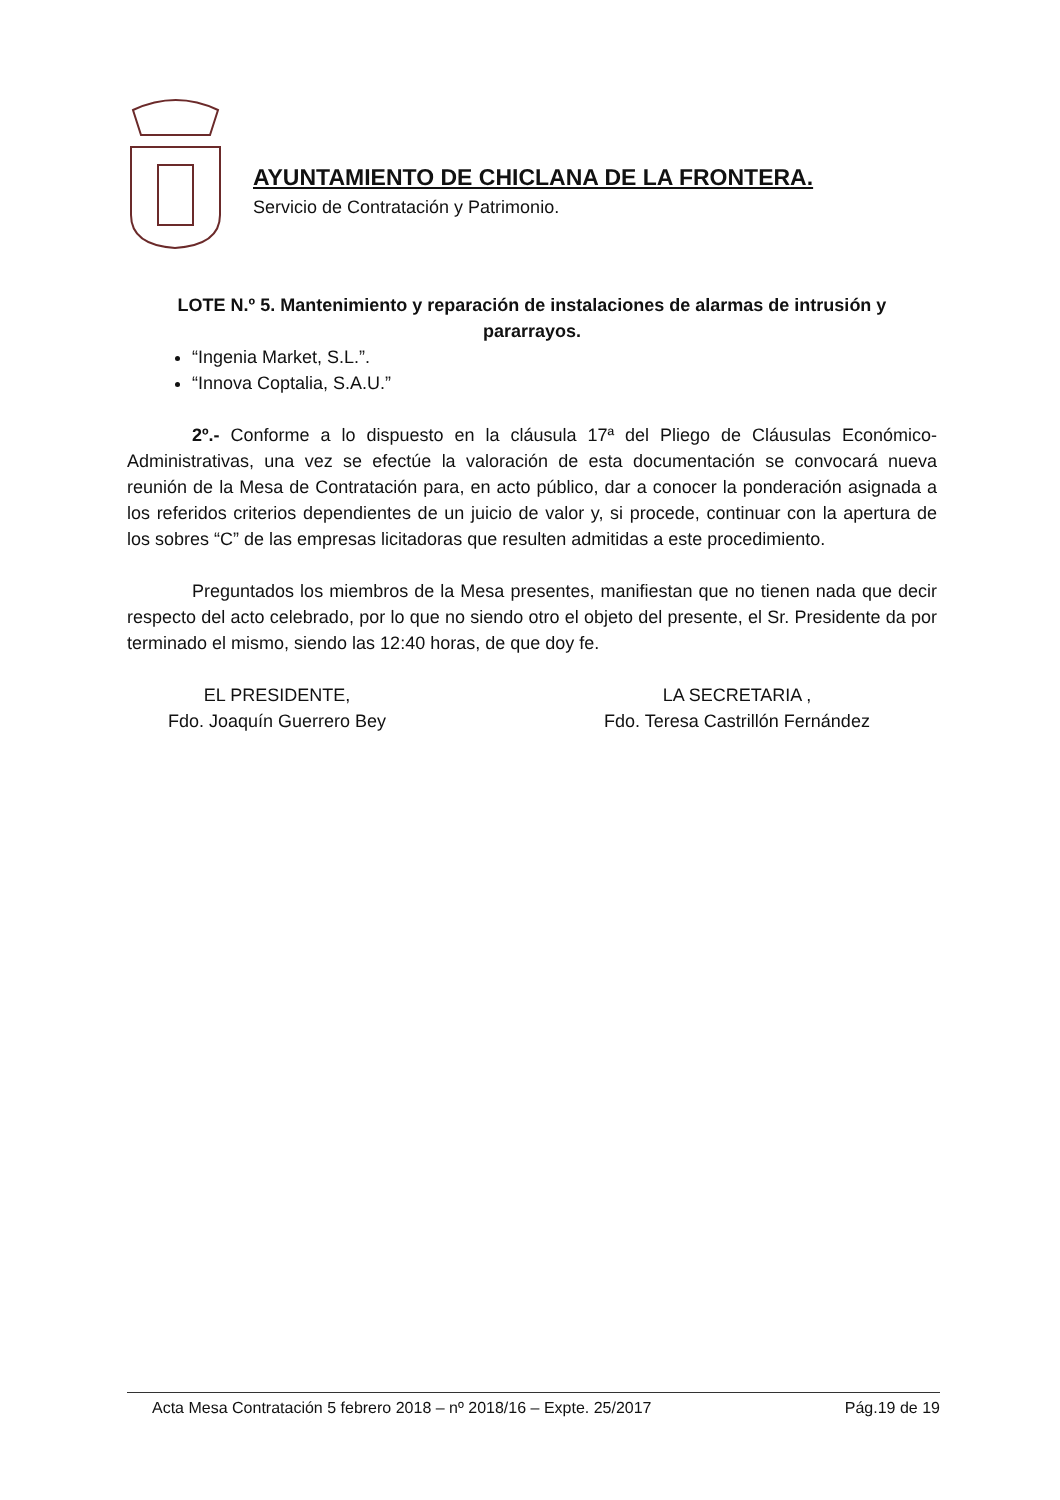AYUNTAMIENTO DE CHICLANA DE LA FRONTERA.
Servicio de Contratación y Patrimonio.
LOTE N.º 5. Mantenimiento y reparación de instalaciones de alarmas de intrusión y pararrayos.
“Ingenia Market, S.L.”.
“Innova Coptalia, S.A.U.”
2º.- Conforme a lo dispuesto en la cláusula 17ª del Pliego de Cláusulas Económico-Administrativas, una vez se efectúe la valoración de esta documentación se convocará nueva reunión de la Mesa de Contratación para, en acto público, dar a conocer la ponderación asignada a los referidos criterios dependientes de un juicio de valor y, si procede, continuar con la apertura de los sobres “C” de las empresas licitadoras que resulten admitidas a este procedimiento.
Preguntados los miembros de la Mesa presentes, manifiestan que no tienen nada que decir respecto del acto celebrado, por lo que no siendo otro el objeto del presente, el Sr. Presidente da por terminado el mismo, siendo las 12:40 horas, de que doy fe.
EL PRESIDENTE,
Fdo. Joaquín Guerrero Bey
LA SECRETARIA ,
Fdo. Teresa Castrillón Fernández
Acta Mesa Contratación 5 febrero 2018 – nº 2018/16 – Expte. 25/2017 Pág.19 de 19